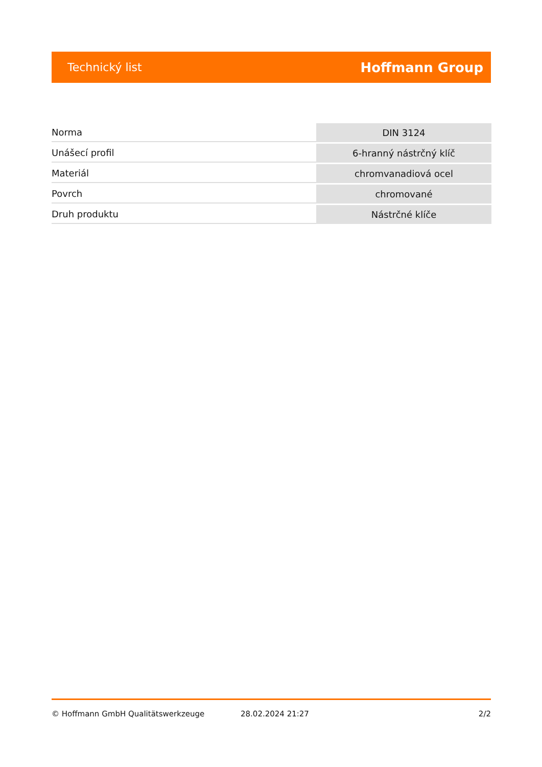Technický list Hoffmann Group
| Norma | DIN 3124 |
| Unášecí profil | 6-hranný nástrčný klíč |
| Materiál | chromvanadiová ocel |
| Povrch | chromované |
| Druh produktu | Nástrčné klíče |
© Hoffmann GmbH Qualitätswerkzeuge 28.02.2024 21:27 2/2